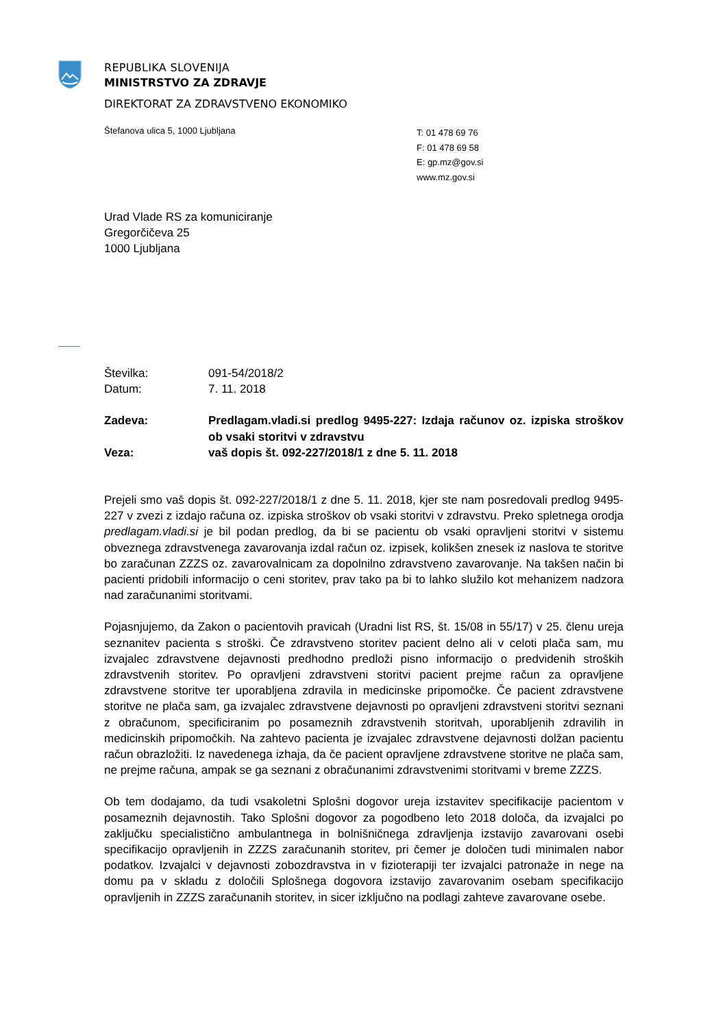REPUBLIKA SLOVENIJA
MINISTRSTVO ZA ZDRAVJE
DIREKTORAT ZA ZDRAVSTVENO EKONOMIKO
Štefanova ulica 5, 1000 Ljubljana
T: 01 478 69 76
F: 01 478 69 58
E: gp.mz@gov.si
www.mz.gov.si
Urad Vlade RS za komuniciranje
Gregorčičeva 25
1000 Ljubljana
Številka: 091-54/2018/2
Datum: 7. 11. 2018
Zadeva: Predlagam.vladi.si predlog 9495-227: Izdaja računov oz. izpiska stroškov ob vsaki storitvi v zdravstvu
Veza: vaš dopis št. 092-227/2018/1 z dne 5. 11. 2018
Prejeli smo vaš dopis št. 092-227/2018/1 z dne 5. 11. 2018, kjer ste nam posredovali predlog 9495-227 v zvezi z izdajo računa oz. izpiska stroškov ob vsaki storitvi v zdravstvu. Preko spletnega orodja predlagam.vladi.si je bil podan predlog, da bi se pacientu ob vsaki opravljeni storitvi v sistemu obveznega zdravstvenega zavarovanja izdal račun oz. izpisek, kolikšen znesek iz naslova te storitve bo zaračunan ZZZS oz. zavarovalnicam za dopolnilno zdravstveno zavarovanje. Na takšen način bi pacienti pridobili informacijo o ceni storitev, prav tako pa bi to lahko služilo kot mehanizem nadzora nad zaračunanimi storitvami.
Pojasnjujemo, da Zakon o pacientovih pravicah (Uradni list RS, št. 15/08 in 55/17) v 25. členu ureja seznanitev pacienta s stroški. Če zdravstveno storitev pacient delno ali v celoti plača sam, mu izvajalec zdravstvene dejavnosti predhodno predloži pisno informacijo o predvidenih stroških zdravstvenih storitev. Po opravljeni zdravstveni storitvi pacient prejme račun za opravljene zdravstvene storitve ter uporabljena zdravila in medicinske pripomočke. Če pacient zdravstvene storitve ne plača sam, ga izvajalec zdravstvene dejavnosti po opravljeni zdravstveni storitvi seznani z obračunom, specificiranim po posameznih zdravstvenih storitvah, uporabljenih zdravilih in medicinskih pripomočkih. Na zahtevo pacienta je izvajalec zdravstvene dejavnosti dolžan pacientu račun obrazložiti. Iz navedenega izhaja, da če pacient opravljene zdravstvene storitve ne plača sam, ne prejme računa, ampak se ga seznani z obračunanimi zdravstvenimi storitvami v breme ZZZS.
Ob tem dodajamo, da tudi vsakoletni Splošni dogovor ureja izstavitev specifikacije pacientom v posameznih dejavnostih. Tako Splošni dogovor za pogodbeno leto 2018 določa, da izvajalci po zaključku specialistično ambulantnega in bolnišničnega zdravljenja izstavijo zavarovani osebi specifikacijo opravljenih in ZZZS zaračunanih storitev, pri čemer je določen tudi minimalen nabor podatkov. Izvajalci v dejavnosti zobozdravstva in v fizioterapiji ter izvajalci patronaže in nege na domu pa v skladu z določili Splošnega dogovora izstavijo zavarovanim osebam specifikacijo opravljenih in ZZZS zaračunanih storitev, in sicer izključno na podlagi zahteve zavarovane osebe.